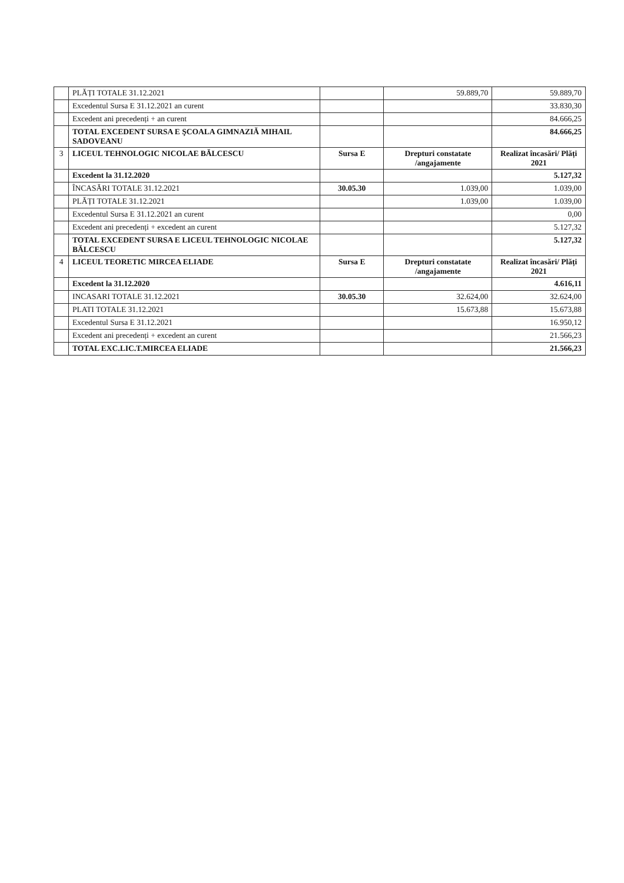| | PLĂȚI TOTALE 31.12.2021 | | 59.889,70 | 59.889,70 |
| | Excedentul Sursa E 31.12.2021 an curent | | | 33.830,30 |
| | Excedent ani precedenți + an curent | | | 84.666,25 |
| | TOTAL EXCEDENT SURSA E ŞCOALA GIMNAZIĂ MIHAIL SADOVEANU | | | 84.666,25 |
| 3 | LICEUL TEHNOLOGIC NICOLAE BĂLCESCU | Sursa E | Drepturi constatate /angajamente | Realizat încasări/ Plăți 2021 |
| | Excedent la 31.12.2020 | | | 5.127,32 |
| | ÎNCASĂRI TOTALE 31.12.2021 | 30.05.30 | 1.039,00 | 1.039,00 |
| | PLĂȚI TOTALE 31.12.2021 | | 1.039,00 | 1.039,00 |
| | Excedentul Sursa E 31.12.2021 an curent | | | 0,00 |
| | Excedent ani precedenți + excedent an curent | | | 5.127,32 |
| | TOTAL EXCEDENT SURSA E LICEUL TEHNOLOGIC NICOLAE BĂLCESCU | | | 5.127,32 |
| 4 | LICEUL TEORETIC MIRCEA ELIADE | Sursa E | Drepturi constatate /angajamente | Realizat încasări/ Plăți 2021 |
| | Excedent la 31.12.2020 | | | 4.616,11 |
| | INCASARI TOTALE 31.12.2021 | 30.05.30 | 32.624,00 | 32.624,00 |
| | PLATI TOTALE 31.12.2021 | | 15.673,88 | 15.673,88 |
| | Excedentul Sursa E 31.12.2021 | | | 16.950,12 |
| | Excedent ani precedenți + excedent an curent | | | 21.566,23 |
| | TOTAL EXC.LIC.T.MIRCEA ELIADE | | | 21.566,23 |